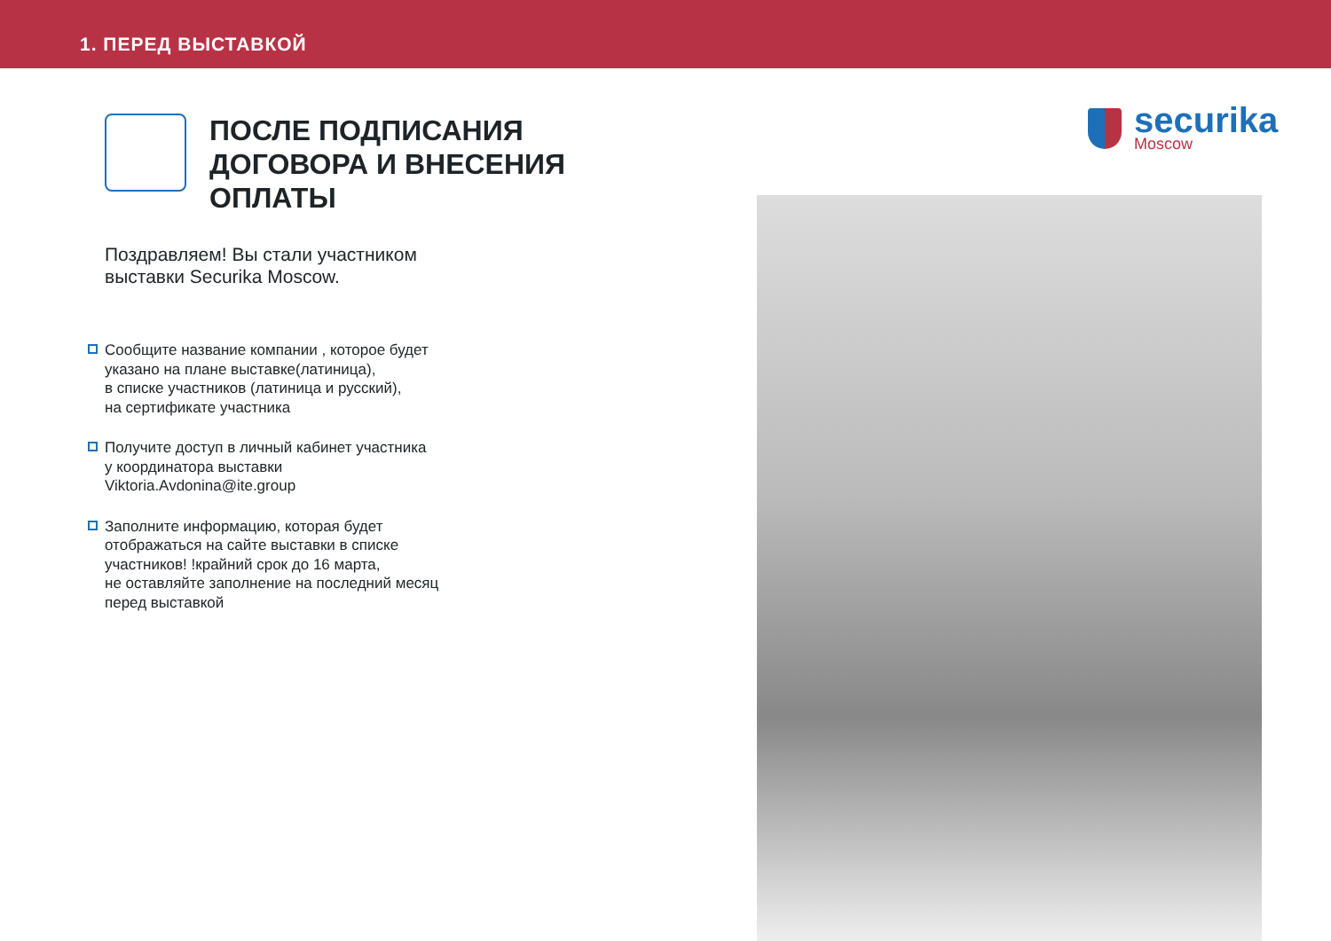1. ПЕРЕД ВЫСТАВКОЙ
ПОСЛЕ ПОДПИСАНИЯ ДОГОВОРА И ВНЕСЕНИЯ ОПЛАТЫ
Поздравляем! Вы стали участником
выставки Securika Moscow.
Сообщите название компании , которое будет
указано на плане выставке(латиница),
в списке участников (латиница и русский),
на сертификате участника
Получите доступ в личный кабинет участника
у координатора выставки
Viktoria.Avdonina@ite.group
Заполните информацию, которая будет
отображаться на сайте выставки в списке
участников! !крайний срок до 16 марта,
не оставляйте заполнение на последний месяц
перед выставкой
securika
Moscow